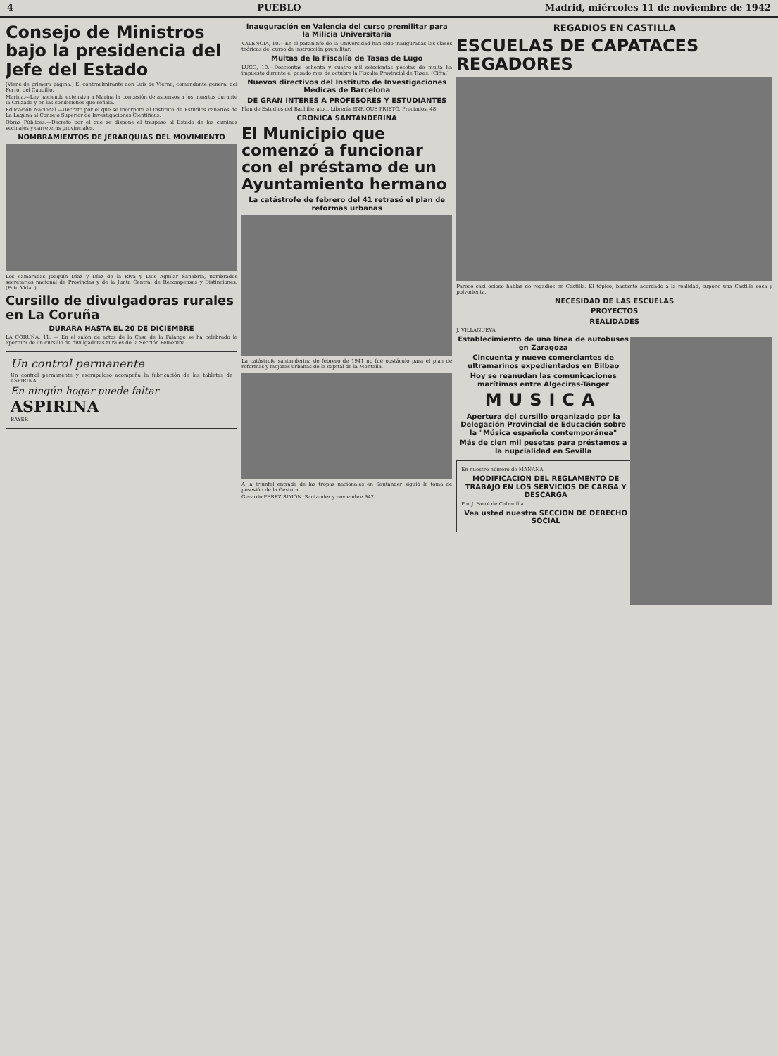4 PUEBLO Madrid, miércoles 11 de noviembre de 1942
Consejo de Ministros bajo la presidencia del Jefe del Estado
(Viene de primera página.) El contraalmirante don Luis de Vierna, comandante general del Ferrol del Caudillo.
Marina.—Ley haciendo extensiva a Marina la concesión de ascensos a los muertos durante la Cruzada y en las condiciones que señala.
Educación Nacional.—Decreto por el que se incorpora al Instituto de Estudios canarios de La Laguna al Consejo Superior de Investigaciones Científicas.
Obras Públicas.—Decreto por el que se dispone el traspaso al Estado de los caminos vecinales y carreteras provinciales.
NOMBRAMIENTOS DE JERARQUIAS DEL MOVIMIENTO
Los camaradas Joaquín Díaz y Díaz de la Riva y Luis Aguilar Sanabria, nombrados secretarios nacional de Provincias y de la Junta Central de Recompensas y Distinciones. (Foto Vidal.)
Cursillo de divulgadoras rurales en La Coruña
DURARA HASTA EL 20 DE DICIEMBRE
LA CORUÑA, 11. — En el salón de actos de la Casa de la Falange se ha celebrado la apertura de un cursillo de divulgadoras rurales de la Sección Femenina.
Un control permanente
Un control permanente y escrupuloso acompaña la fabricación de las tabletas de ASPIRINA.
En ningún hogar puede faltar
ASPIRINA
BAYER
Inauguración en Valencia del curso premilitar para la Milicia Universitaria
VALENCIA, 10.—En el paraninfo de la Universidad han sido inauguradas las clases teóricas del curso de instrucción premilitar.
Multas de la Fiscalía de Tasas de Lugo
LUGO, 10.—Doscientas ochenta y cuatro mil seiscientas pesetas de multa ha impuesto durante el pasado mes de octubre la Fiscalía Provincial de Tasas. (Cifra.)
Nuevos directivos del Instituto de Investigaciones Médicas de Barcelona
DE GRAN INTERES A PROFESORES Y ESTUDIANTES
Plan de Estudios del Bachillerato... Librería ENRIQUE PRIETO, Preciados, 48
CRONICA SANTANDERINA
El Municipio que comenzó a funcionar con el préstamo de un Ayuntamiento hermano
La catástrofe de febrero del 41 retrasó el plan de reformas urbanas
La catástrofe santanderina de febrero de 1941 no fué obstáculo para el plan de reformas y mejoras urbanas de la capital de la Montaña.
A la triunfal entrada de las tropas nacionales en Santander siguió la toma de posesión de la Gestora.
Gerardo PEREZ SIMON. Santander y noviembre 942.
REGADIOS EN CASTILLA
ESCUELAS DE CAPATACES REGADORES
Parece casi ocioso hablar de regadíos en Castilla. El tópico, bastante acordado a la realidad, supone una Castilla seca y polvorienta.
NECESIDAD DE LAS ESCUELAS
PROYECTOS
REALIDADES
J. VILLANUEVA
Establecimiento de una línea de autobuses en Zaragoza
Cincuenta y nueve comerciantes de ultramarinos expedientados en Bilbao
Hoy se reanudan las comunicaciones marítimas entre Algeciras-Tánger
MUSICA
Apertura del cursillo organizado por la Delegación Provincial de Educación sobre la "Música española contemporánea"
Más de cien mil pesetas para préstamos a la nupcialidad en Sevilla
En nuestro número de MAÑANA
MODIFICACION DEL REGLAMENTO DE TRABAJO EN LOS SERVICIOS DE CARGA Y DESCARGA
Por J. Farré de Calzadilla
Vea usted nuestra SECCION DE DERECHO SOCIAL